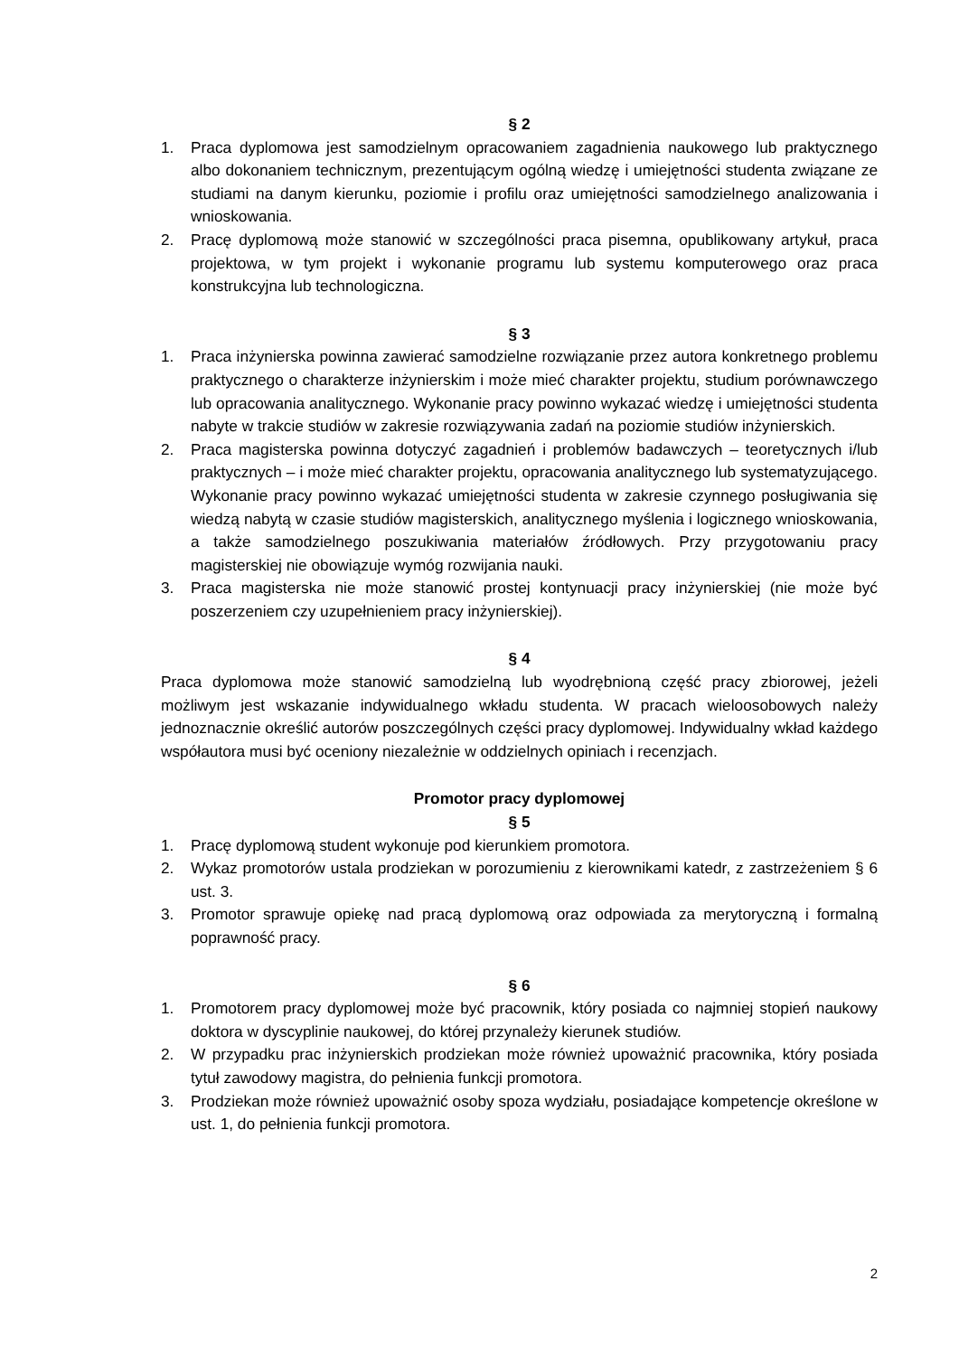§ 2
1. Praca dyplomowa jest samodzielnym opracowaniem zagadnienia naukowego lub praktycznego albo dokonaniem technicznym, prezentującym ogólną wiedzę i umiejętności studenta związane ze studiami na danym kierunku, poziomie i profilu oraz umiejętności samodzielnego analizowania i wnioskowania.
2. Pracę dyplomową może stanowić w szczególności praca pisemna, opublikowany artykuł, praca projektowa, w tym projekt i wykonanie programu lub systemu komputerowego oraz praca konstrukcyjna lub technologiczna.
§ 3
1. Praca inżynierska powinna zawierać samodzielne rozwiązanie przez autora konkretnego problemu praktycznego o charakterze inżynierskim i może mieć charakter projektu, studium porównawczego lub opracowania analitycznego. Wykonanie pracy powinno wykazać wiedzę i umiejętności studenta nabyte w trakcie studiów w zakresie rozwiązywania zadań na poziomie studiów inżynierskich.
2. Praca magisterska powinna dotyczyć zagadnień i problemów badawczych – teoretycznych i/lub praktycznych – i może mieć charakter projektu, opracowania analitycznego lub systematyzującego. Wykonanie pracy powinno wykazać umiejętności studenta w zakresie czynnego posługiwania się wiedzą nabytą w czasie studiów magisterskich, analitycznego myślenia i logicznego wnioskowania, a także samodzielnego poszukiwania materiałów źródłowych. Przy przygotowaniu pracy magisterskiej nie obowiązuje wymóg rozwijania nauki.
3. Praca magisterska nie może stanowić prostej kontynuacji pracy inżynierskiej (nie może być poszerzeniem czy uzupełnieniem pracy inżynierskiej).
§ 4
Praca dyplomowa może stanowić samodzielną lub wyodrębnioną część pracy zbiorowej, jeżeli możliwym jest wskazanie indywidualnego wkładu studenta. W pracach wieloosobowych należy jednoznacznie określić autorów poszczególnych części pracy dyplomowej. Indywidualny wkład każdego współautora musi być oceniony niezależnie w oddzielnych opiniach i recenzjach.
Promotor pracy dyplomowej
§ 5
1. Pracę dyplomową student wykonuje pod kierunkiem promotora.
2. Wykaz promotorów ustala prodziekan w porozumieniu z kierownikami katedr, z zastrzeżeniem § 6 ust. 3.
3. Promotor sprawuje opiekę nad pracą dyplomową oraz odpowiada za merytoryczną i formalną poprawność pracy.
§ 6
1. Promotorem pracy dyplomowej może być pracownik, który posiada co najmniej stopień naukowy doktora w dyscyplinie naukowej, do której przynależy kierunek studiów.
2. W przypadku prac inżynierskich prodziekan może również upoważnić pracownika, który posiada tytuł zawodowy magistra, do pełnienia funkcji promotora.
3. Prodziekan może również upoważnić osoby spoza wydziału, posiadające kompetencje określone w ust. 1, do pełnienia funkcji promotora.
2